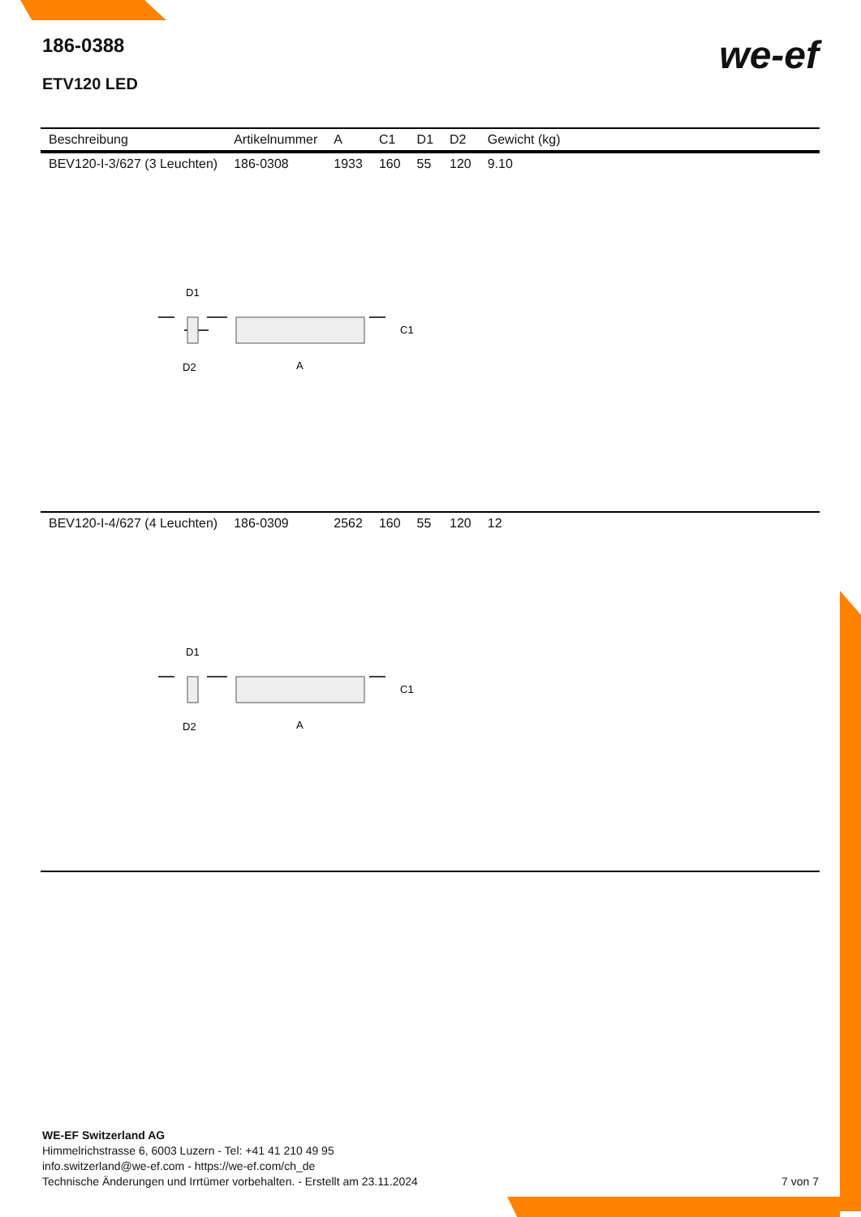186-0388
ETV120 LED
we-ef
| Beschreibung | Artikelnummer | A | C1 | D1 | D2 | Gewicht (kg) |
| --- | --- | --- | --- | --- | --- | --- |
| BEV120-I-3/627 (3 Leuchten) | 186-0308 | 1933 | 160 | 55 | 120 | 9.10 |
| D1 C1 A D2 | | | | | | |
| BEV120-I-4/627 (4 Leuchten) | 186-0309 | 2562 | 160 | 55 | 120 | 12 |
| D1 C1 A D2 | | | | | | |
WE-EF Switzerland AG
Himmelrichstrasse 6, 6003 Luzern - Tel: +41 41 210 49 95
info.switzerland@we-ef.com - https://we-ef.com/ch_de
Technische Änderungen und Irrtümer vorbehalten. - Erstellt am 23.11.2024 7 von 7